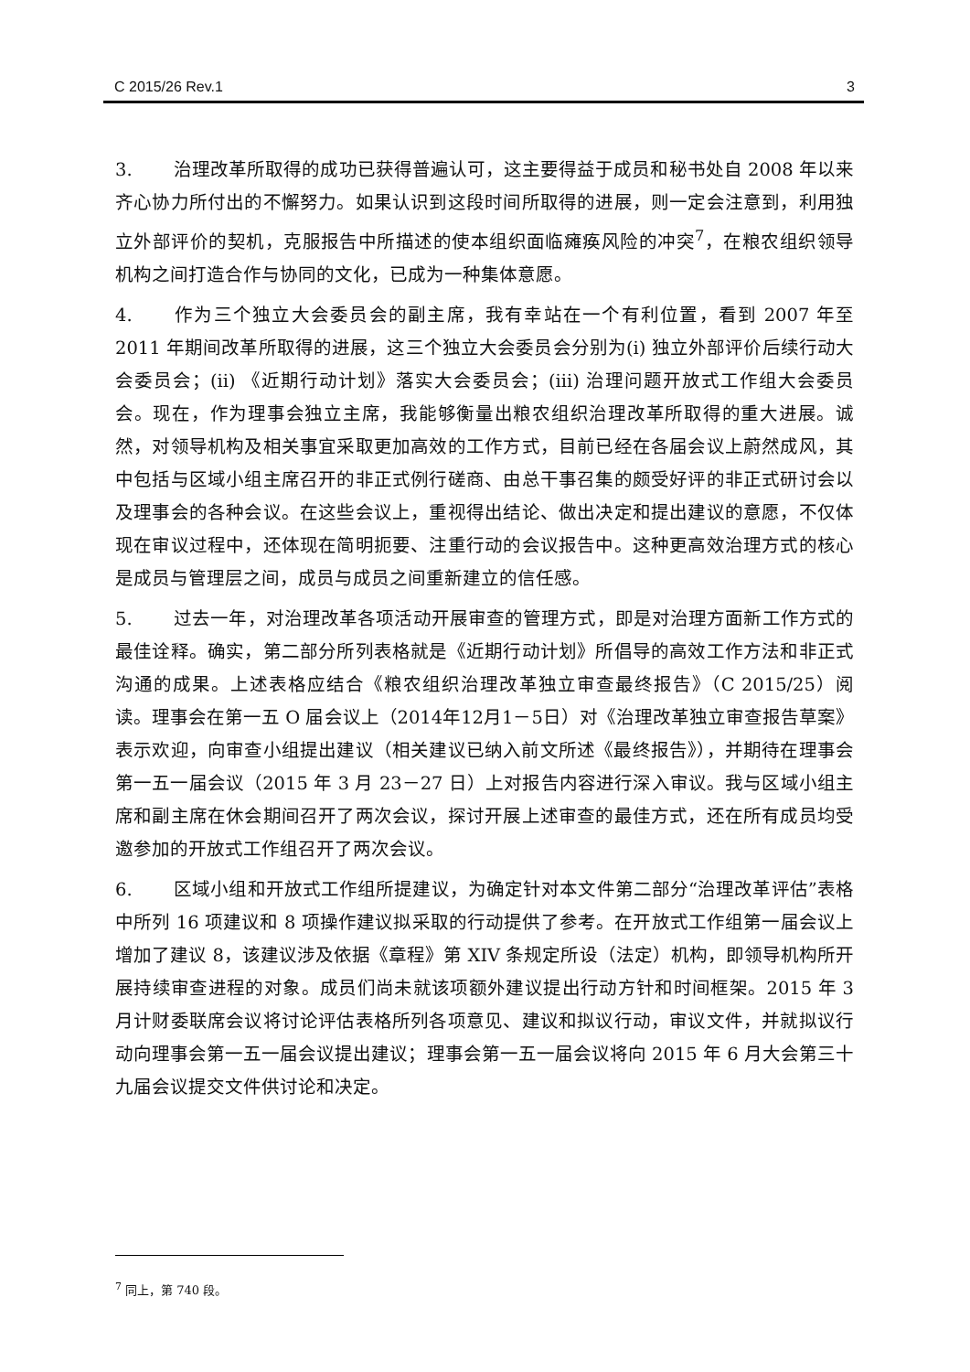C 2015/26 Rev.1 3
3. 治理改革所取得的成功已获得普遍认可，这主要得益于成员和秘书处自 2008 年以来齐心协力所付出的不懈努力。如果认识到这段时间所取得的进展，则一定会注意到，利用独立外部评价的契机，克服报告中所描述的使本组织面临瘫痪风险的冲突<sup>7</sup>，在粮农组织领导机构之间打造合作与协同的文化，已成为一种集体意愿。
4. 作为三个独立大会委员会的副主席，我有幸站在一个有利位置，看到 2007 年至 2011 年期间改革所取得的进展，这三个独立大会委员会分别为(i) 独立外部评价后续行动大会委员会；(ii) 《近期行动计划》落实大会委员会；(iii) 治理问题开放式工作组大会委员会。现在，作为理事会独立主席，我能够衡量出粮农组织治理改革所取得的重大进展。诚然，对领导机构及相关事宜采取更加高效的工作方式，目前已经在各届会议上蔚然成风，其中包括与区域小组主席召开的非正式例行磋商、由总干事召集的颇受好评的非正式研讨会以及理事会的各种会议。在这些会议上，重视得出结论、做出决定和提出建议的意愿，不仅体现在审议过程中，还体现在简明扼要、注重行动的会议报告中。这种更高效治理方式的核心是成员与管理层之间，成员与成员之间重新建立的信任感。
5. 过去一年，对治理改革各项活动开展审查的管理方式，即是对治理方面新工作方式的最佳诠释。确实，第二部分所列表格就是《近期行动计划》所倡导的高效工作方法和非正式沟通的成果。上述表格应结合《粮农组织治理改革独立审查最终报告》（C 2015/25）阅读。理事会在第一五 O 届会议上（2014年12月1－5日）对《治理改革独立审查报告草案》表示欢迎，向审查小组提出建议（相关建议已纳入前文所述《最终报告》），并期待在理事会第一五一届会议（2015 年 3 月 23－27 日）上对报告内容进行深入审议。我与区域小组主席和副主席在休会期间召开了两次会议，探讨开展上述审查的最佳方式，还在所有成员均受邀参加的开放式工作组召开了两次会议。
6. 区域小组和开放式工作组所提建议，为确定针对本文件第二部分“治理改革评估”表格中所列 16 项建议和 8 项操作建议拟采取的行动提供了参考。在开放式工作组第一届会议上增加了建议 8，该建议涉及依据《章程》第 XIV 条规定所设（法定）机构，即领导机构所开展持续审查进程的对象。成员们尚未就该项额外建议提出行动方针和时间框架。2015 年 3 月计财委联席会议将讨论评估表格所列各项意见、建议和拟议行动，审议文件，并就拟议行动向理事会第一五一届会议提出建议；理事会第一五一届会议将向 2015 年 6 月大会第三十九届会议提交文件供讨论和决定。
<sup>7</sup> 同上，第 740 段。